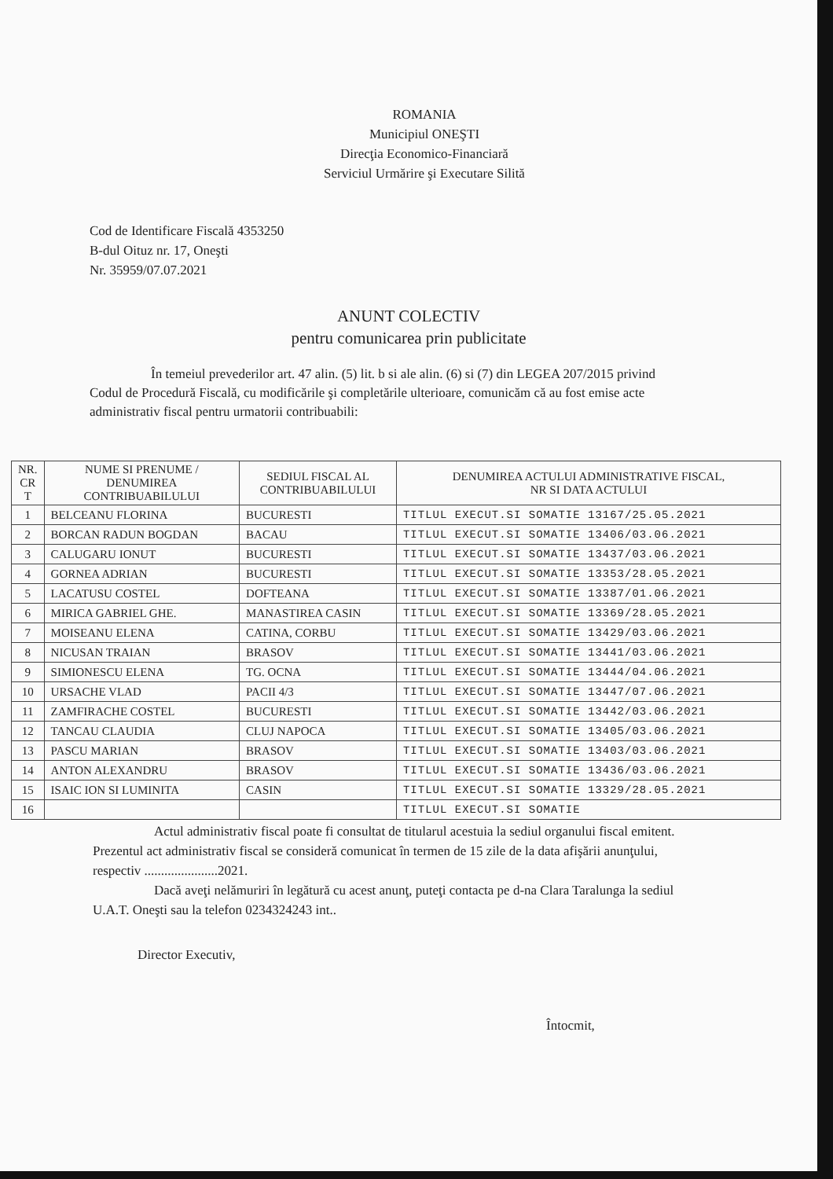ROMANIA
Municipiul ONEŞTI
Direcţia Economico-Financiară
Serviciul Urmărire şi Executare Silită
Cod de Identificare Fiscală 4353250
B-dul Oituz nr. 17, Oneşti
Nr. 35959/07.07.2021
ANUNT COLECTIV
pentru comunicarea prin publicitate
În temeiul prevederilor art. 47 alin. (5) lit. b si ale alin. (6) si (7) din LEGEA 207/2015 privind Codul de Procedură Fiscală, cu modificările şi completările ulterioare, comunicăm că au fost emise acte administrativ fiscal pentru urmatorii contribuabili:
| NR. CR T | NUME SI PRENUME / DENUMIREA CONTRIBUABILULUI | SEDIUL FISCAL AL CONTRIBUABILULUI | DENUMIREA ACTULUI ADMINISTRATIVE FISCAL, NR SI DATA ACTULUI |
| --- | --- | --- | --- |
| 1 | BELCEANU FLORINA | BUCURESTI | TITLUL EXECUT.SI SOMATIE 13167/25.05.2021 |
| 2 | BORCAN RADUN BOGDAN | BACAU | TITLUL EXECUT.SI SOMATIE 13406/03.06.2021 |
| 3 | CALUGARU IONUT | BUCURESTI | TITLUL EXECUT.SI SOMATIE 13437/03.06.2021 |
| 4 | GORNEA ADRIAN | BUCURESTI | TITLUL EXECUT.SI SOMATIE 13353/28.05.2021 |
| 5 | LACATUSU COSTEL | DOFTEANA | TITLUL EXECUT.SI SOMATIE 13387/01.06.2021 |
| 6 | MIRICA GABRIEL GHE. | MANASTIREA CASIN | TITLUL EXECUT.SI SOMATIE 13369/28.05.2021 |
| 7 | MOISEANU ELENA | CATINA, CORBU | TITLUL EXECUT.SI SOMATIE 13429/03.06.2021 |
| 8 | NICUSAN TRAIAN | BRASOV | TITLUL EXECUT.SI SOMATIE 13441/03.06.2021 |
| 9 | SIMIONESCU ELENA | TG. OCNA | TITLUL EXECUT.SI SOMATIE 13444/04.06.2021 |
| 10 | URSACHE VLAD | PACII 4/3 | TITLUL EXECUT.SI SOMATIE 13447/07.06.2021 |
| 11 | ZAMFIRACHE COSTEL | BUCURESTI | TITLUL EXECUT.SI SOMATIE 13442/03.06.2021 |
| 12 | TANCAU CLAUDIA | CLUJ NAPOCA | TITLUL EXECUT.SI SOMATIE 13405/03.06.2021 |
| 13 | PASCU MARIAN | BRASOV | TITLUL EXECUT.SI SOMATIE 13403/03.06.2021 |
| 14 | ANTON ALEXANDRU | BRASOV | TITLUL EXECUT.SI SOMATIE 13436/03.06.2021 |
| 15 | ISAIC ION SI LUMINITA | CASIN | TITLUL EXECUT.SI SOMATIE 13329/28.05.2021 |
| 16 | | | TITLUL EXECUT.SI SOMATIE |
Actul administrativ fiscal poate fi consultat de titularul acestuia la sediul organului fiscal emitent. Prezentul act administrativ fiscal se consideră comunicat în termen de 15 zile de la data afişării anunţului, respectiv ......................2021.
Dacă aveţi nelămuriri în legătură cu acest anunţ, puteţi contacta pe d-na Clara Taralunga la sediul U.A.T. Oneşti sau la telefon 0234324243 int..
Director Executiv,
Întocmit,